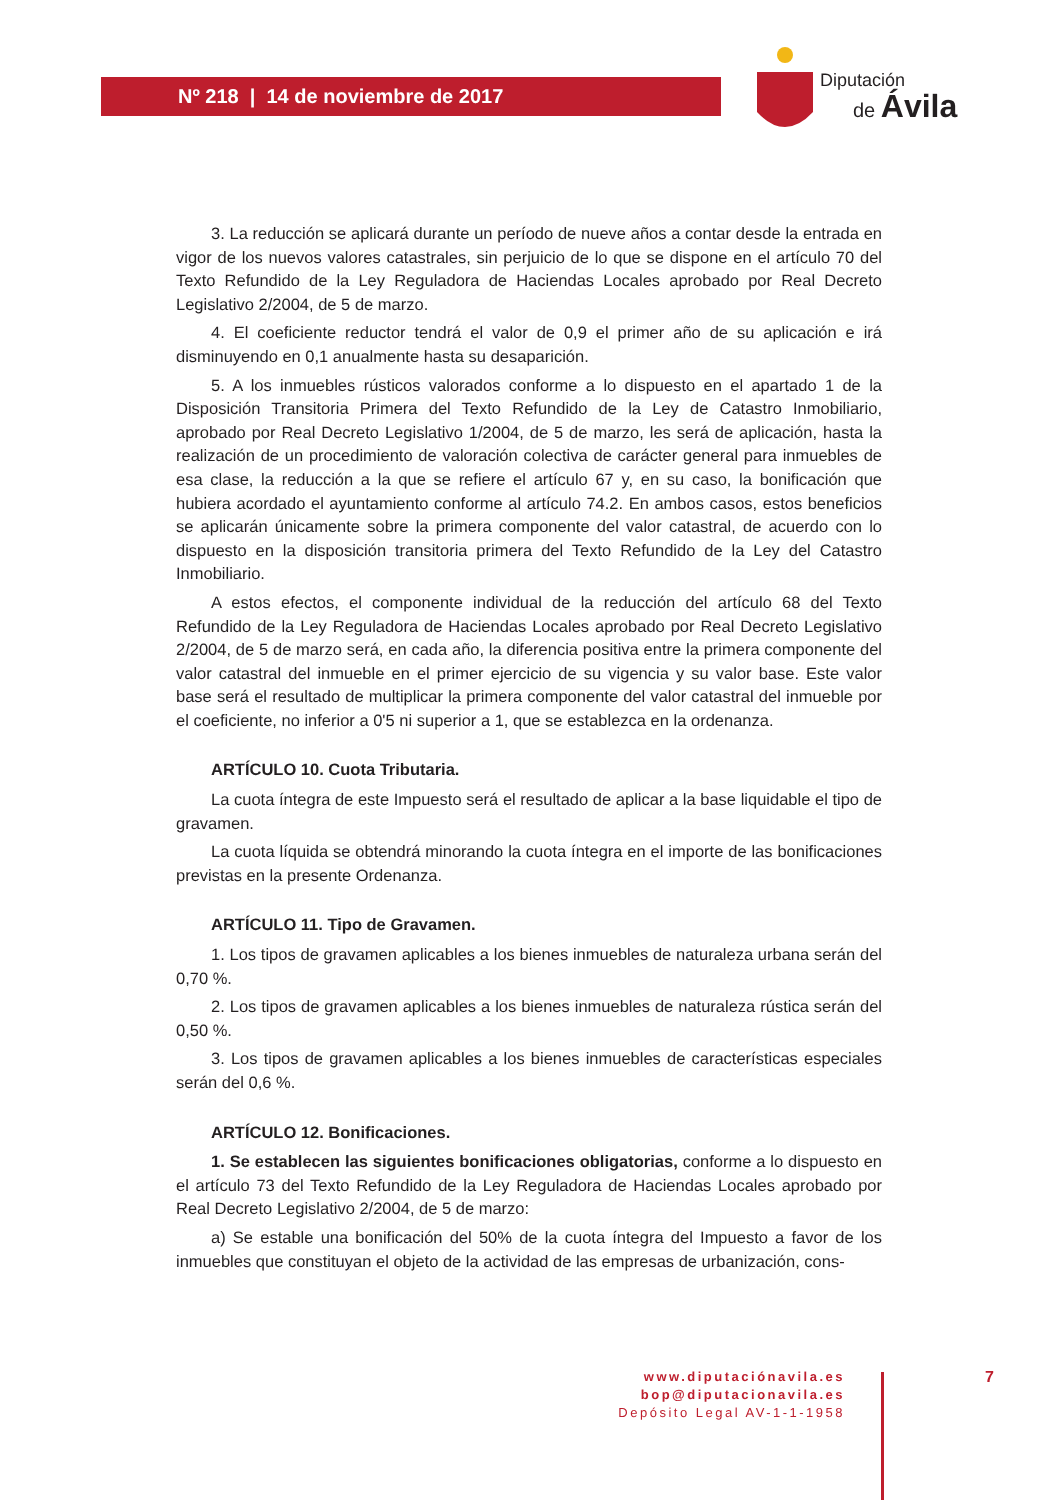Nº 218 | 14 de noviembre de 2017
Diputación
de Ávila
3. La reducción se aplicará durante un período de nueve años a contar desde la entrada en vigor de los nuevos valores catastrales, sin perjuicio de lo que se dispone en el artículo 70 del Texto Refundido de la Ley Reguladora de Haciendas Locales aprobado por Real Decreto Legislativo 2/2004, de 5 de marzo.
4. El coeficiente reductor tendrá el valor de 0,9 el primer año de su aplicación e irá disminuyendo en 0,1 anualmente hasta su desaparición.
5. A los inmuebles rústicos valorados conforme a lo dispuesto en el apartado 1 de la Disposición Transitoria Primera del Texto Refundido de la Ley de Catastro Inmobiliario, aprobado por Real Decreto Legislativo 1/2004, de 5 de marzo, les será de aplicación, hasta la realización de un procedimiento de valoración colectiva de carácter general para inmuebles de esa clase, la reducción a la que se refiere el artículo 67 y, en su caso, la bonificación que hubiera acordado el ayuntamiento conforme al artículo 74.2. En ambos casos, estos beneficios se aplicarán únicamente sobre la primera componente del valor catastral, de acuerdo con lo dispuesto en la disposición transitoria primera del Texto Refundido de la Ley del Catastro Inmobiliario.
A estos efectos, el componente individual de la reducción del artículo 68 del Texto Refundido de la Ley Reguladora de Haciendas Locales aprobado por Real Decreto Legislativo 2/2004, de 5 de marzo será, en cada año, la diferencia positiva entre la primera componente del valor catastral del inmueble en el primer ejercicio de su vigencia y su valor base. Este valor base será el resultado de multiplicar la primera componente del valor catastral del inmueble por el coeficiente, no inferior a 0'5 ni superior a 1, que se establezca en la ordenanza.
ARTÍCULO 10. Cuota Tributaria.
La cuota íntegra de este Impuesto será el resultado de aplicar a la base liquidable el tipo de gravamen.
La cuota líquida se obtendrá minorando la cuota íntegra en el importe de las bonificaciones previstas en la presente Ordenanza.
ARTÍCULO 11. Tipo de Gravamen.
1. Los tipos de gravamen aplicables a los bienes inmuebles de naturaleza urbana serán del 0,70 %.
2. Los tipos de gravamen aplicables a los bienes inmuebles de naturaleza rústica serán del 0,50 %.
3. Los tipos de gravamen aplicables a los bienes inmuebles de características especiales serán del 0,6 %.
ARTÍCULO 12. Bonificaciones.
1. Se establecen las siguientes bonificaciones obligatorias, conforme a lo dispuesto en el artículo 73 del Texto Refundido de la Ley Reguladora de Haciendas Locales aprobado por Real Decreto Legislativo 2/2004, de 5 de marzo:
a) Se estable una bonificación del 50% de la cuota íntegra del Impuesto a favor de los inmuebles que constituyan el objeto de la actividad de las empresas de urbanización, cons-
www.diputaciónavila.es
bop@diputacionavila.es
Depósito Legal AV-1-1-1958
7